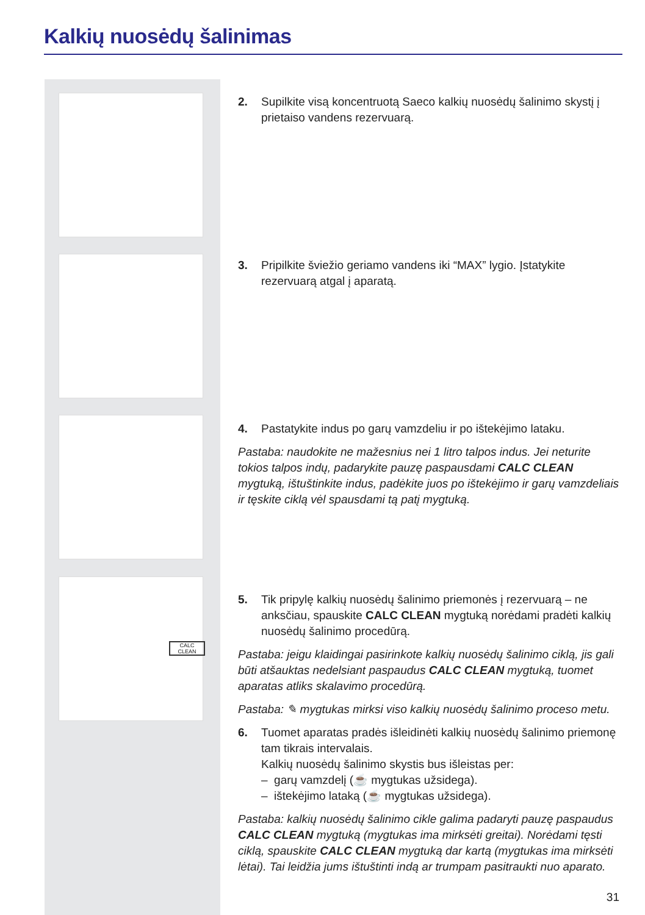Kalkių nuosėdų šalinimas
CALC CLEAN
2. Supilkite visą koncentruotą Saeco kalkių nuosėdų šalinimo skystį į prietaiso vandens rezervuarą.
3. Pripilkite šviežio geriamo vandens iki “MAX” lygio. Įstatykite rezervuarą atgal į aparatą.
4. Pastatykite indus po garų vamzdeliu ir po ištekėjimo lataku.
Pastaba: naudokite ne mažesnius nei 1 litro talpos indus. Jei neturite tokios talpos indų, padarykite pauzę paspausdami CALC CLEAN mygtuką, ištuštinkite indus, padėkite juos po ištekėjimo ir garų vamzdeliais ir tęskite ciklą vėl spausdami tą patį mygtuką.
5. Tik pripylę kalkių nuosėdų šalinimo priemonės į rezervuarą – ne anksčiau, spauskite CALC CLEAN mygtuką norėdami pradėti kalkių nuosėdų šalinimo procedūrą.
Pastaba: jeigu klaidingai pasirinkote kalkių nuosėdų šalinimo ciklą, jis gali būti atšauktas nedelsiant paspaudus CALC CLEAN mygtuką, tuomet aparatas atliks skalavimo procedūrą.
Pastaba: ✎ mygtukas mirksi viso kalkių nuosėdų šalinimo proceso metu.
6. Tuomet aparatas pradės išleidinėti kalkių nuosėdų šalinimo priemonę tam tikrais intervalais.
Kalkių nuosėdų šalinimo skystis bus išleistas per:
– garų vamzdelį (☕ mygtukas užsidega).
– ištekėjimo lataką (☕ mygtukas užsidega).
Pastaba: kalkių nuosėdų šalinimo cikle galima padaryti pauzę paspaudus CALC CLEAN mygtuką (mygtukas ima mirksėti greitai). Norėdami tęsti ciklą, spauskite CALC CLEAN mygtuką dar kartą (mygtukas ima mirksėti lėtai). Tai leidžia jums ištuštinti indą ar trumpam pasitraukti nuo aparato.
31